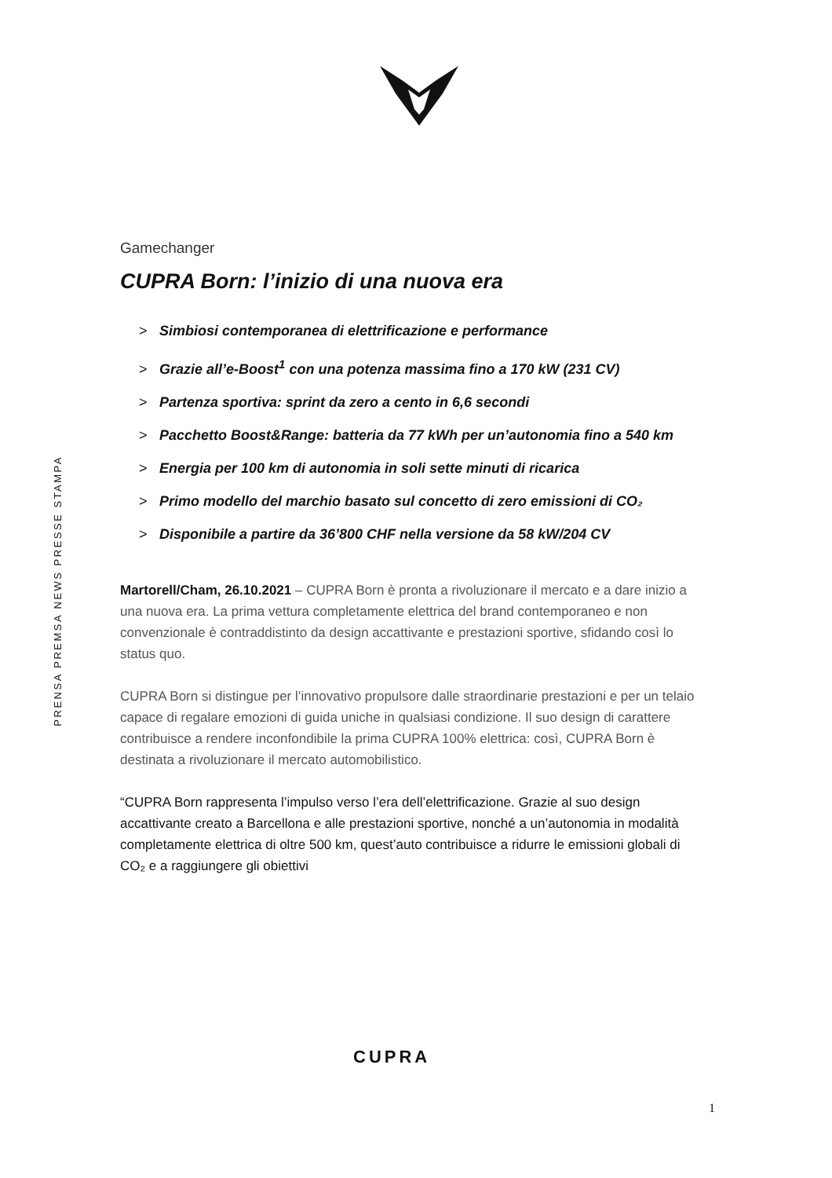PRENSA PREMSA NEWS PRESSE STAMPA
Gamechanger
CUPRA Born: l’inizio di una nuova era
> Simbiosi contemporanea di elettrificazione e performance
> Grazie all’e-Boost<sup>1</sup> con una potenza massima fino a 170 kW (231 CV)
> Partenza sportiva: sprint da zero a cento in 6,6 secondi
> Pacchetto Boost&Range: batteria da 77 kWh per un’autonomia fino a 540 km
> Energia per 100 km di autonomia in soli sette minuti di ricarica
> Primo modello del marchio basato sul concetto di zero emissioni di CO₂
> Disponibile a partire da 36’800 CHF nella versione da 58 kW/204 CV
Martorell/Cham, 26.10.2021 – CUPRA Born è pronta a rivoluzionare il mercato e a dare inizio a una nuova era. La prima vettura completamente elettrica del brand contemporaneo e non convenzionale è contraddistinto da design accattivante e prestazioni sportive, sfidando così lo status quo.
CUPRA Born si distingue per l’innovativo propulsore dalle straordinarie prestazioni e per un telaio capace di regalare emozioni di guida uniche in qualsiasi condizione. Il suo design di carattere contribuisce a rendere inconfondibile la prima CUPRA 100% elettrica: così, CUPRA Born è destinata a rivoluzionare il mercato automobilistico.
“CUPRA Born rappresenta l’impulso verso l’era dell’elettrificazione. Grazie al suo design accattivante creato a Barcellona e alle prestazioni sportive, nonché a un’autonomia in modalità completamente elettrica di oltre 500 km, quest’auto contribuisce a ridurre le emissioni globali di CO₂ e a raggiungere gli obiettivi
CUPRA
1